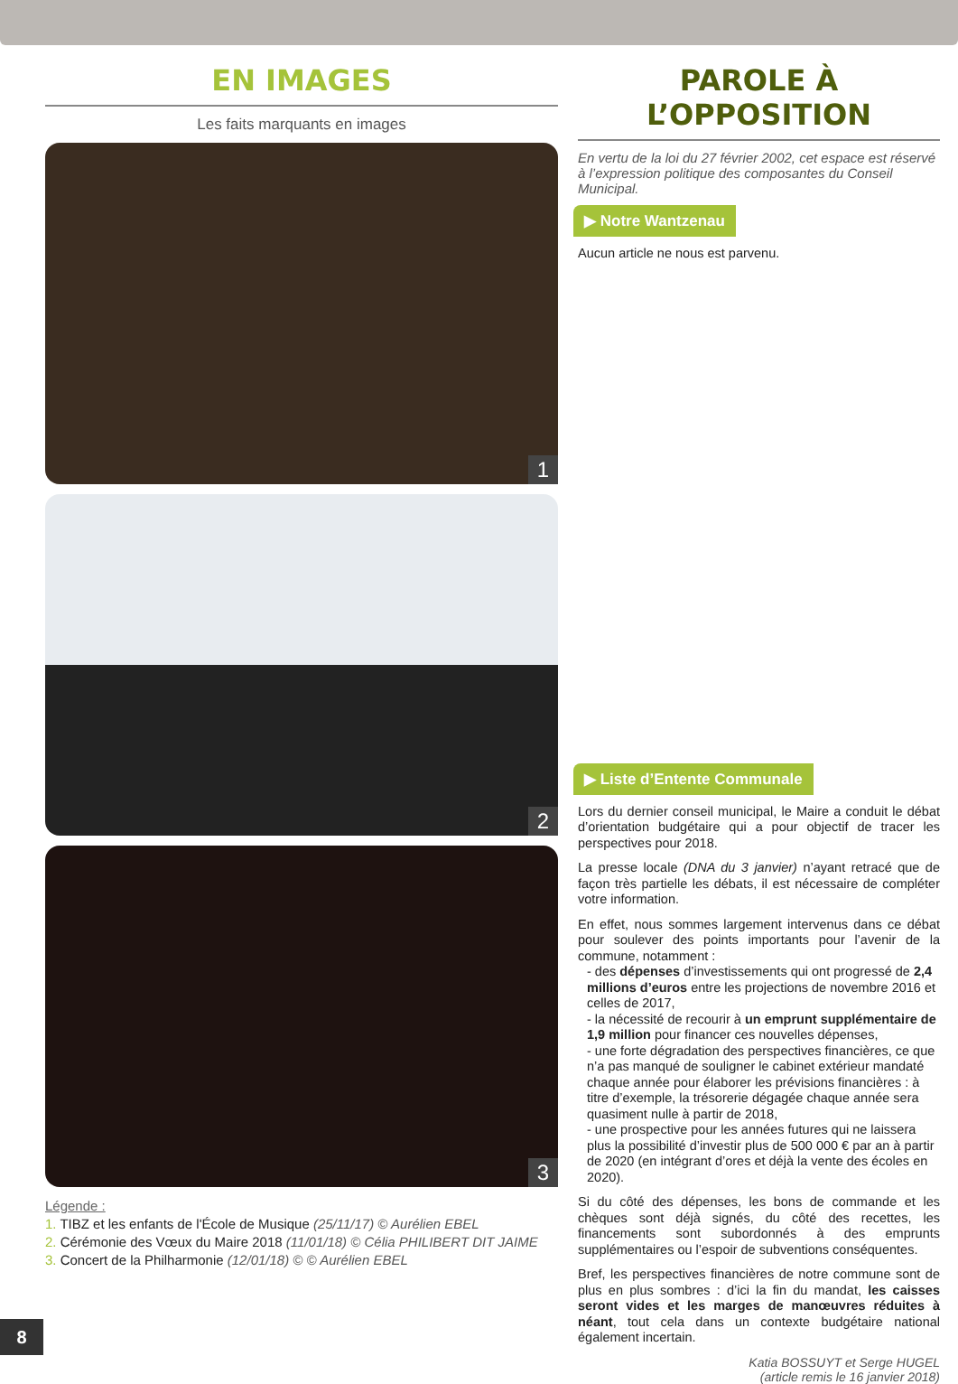EN IMAGES
Les faits marquants en images
1
2
3
Légende :
1. TIBZ et les enfants de l'École de Musique (25/11/17) © Aurélien EBEL
2. Cérémonie des Vœux du Maire 2018 (11/01/18) © Célia PHILIBERT DIT JAIME
3. Concert de la Philharmonie (12/01/18) © © Aurélien EBEL
PAROLE À L’OPPOSITION
En vertu de la loi du 27 février 2002, cet espace est réservé à l’expression politique des composantes du Conseil Municipal.
▶ Notre Wantzenau
Aucun article ne nous est parvenu.
▶ Liste d’Entente Communale
Lors du dernier conseil municipal, le Maire a conduit le débat d’orientation budgétaire qui a pour objectif de tracer les perspectives pour 2018.
La presse locale (DNA du 3 janvier) n’ayant retracé que de façon très partielle les débats, il est nécessaire de compléter votre information.
En effet, nous sommes largement intervenus dans ce débat pour soulever des points importants pour l’avenir de la commune, notamment :
- des dépenses d’investissements qui ont progressé de 2,4 millions d’euros entre les projections de novembre 2016 et celles de 2017,
- la nécessité de recourir à un emprunt supplémentaire de 1,9 million pour financer ces nouvelles dépenses,
- une forte dégradation des perspectives financières, ce que n’a pas manqué de souligner le cabinet extérieur mandaté chaque année pour élaborer les prévisions financières : à titre d’exemple, la trésorerie dégagée chaque année sera quasiment nulle à partir de 2018,
- une prospective pour les années futures qui ne laissera plus la possibilité d’investir plus de 500 000 € par an à partir de 2020 (en intégrant d’ores et déjà la vente des écoles en 2020).
Si du côté des dépenses, les bons de commande et les chèques sont déjà signés, du côté des recettes, les financements sont subordonnés à des emprunts supplémentaires ou l’espoir de subventions conséquentes.
Bref, les perspectives financières de notre commune sont de plus en plus sombres : d’ici la fin du mandat, les caisses seront vides et les marges de manœuvres réduites à néant, tout cela dans un contexte budgétaire national également incertain.
Katia BOSSUYT et Serge HUGEL
(article remis le 16 janvier 2018)
8